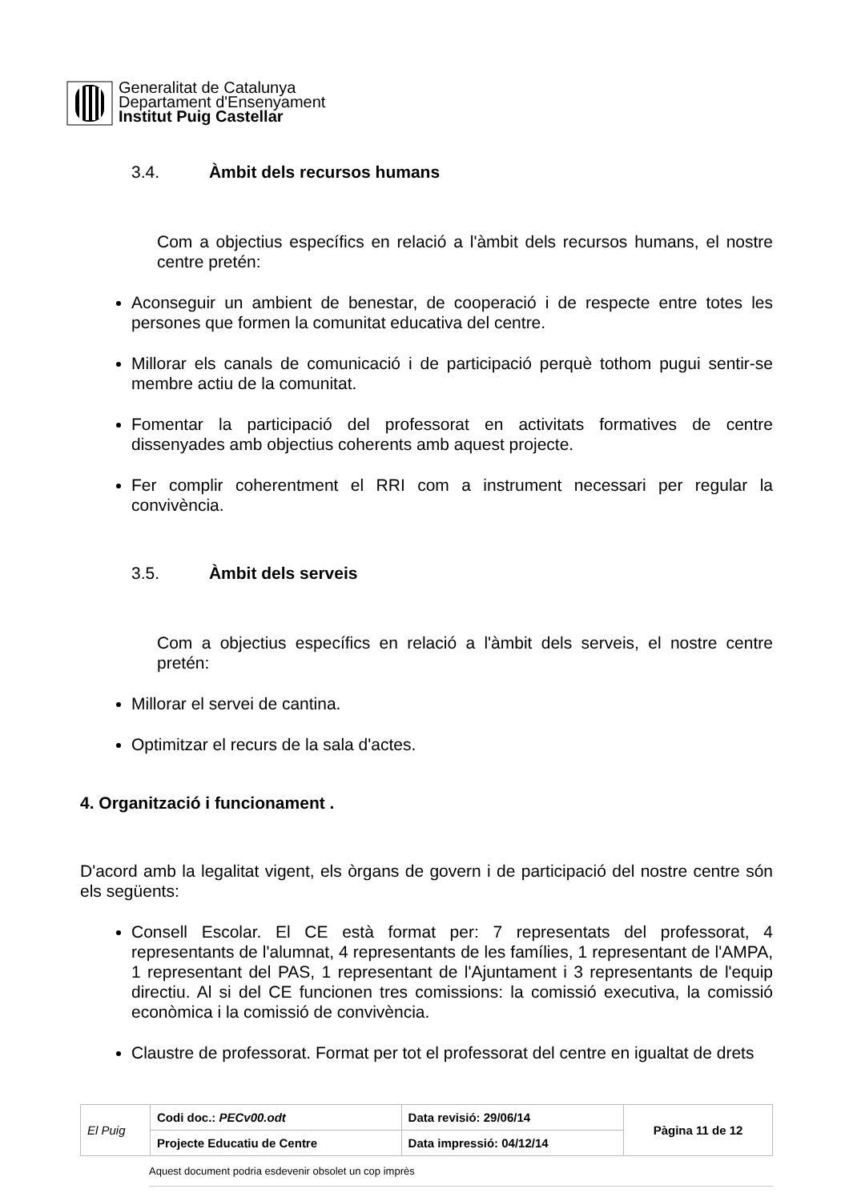Generalitat de Catalunya
Departament d'Ensenyament
Institut Puig Castellar
3.4. Àmbit dels recursos humans
Com a objectius específics en relació a l'àmbit dels recursos humans, el nostre centre pretén:
Aconseguir un ambient de benestar, de cooperació i de respecte entre totes les persones que formen la comunitat educativa del centre.
Millorar els canals de comunicació i de participació perquè tothom pugui sentir-se membre actiu de la comunitat.
Fomentar la participació del professorat en activitats formatives de centre dissenyades amb objectius coherents amb aquest projecte.
Fer complir coherentment el RRI com a instrument necessari per regular la convivència.
3.5. Àmbit dels serveis
Com a objectius específics en relació a l'àmbit dels serveis, el nostre centre pretén:
Millorar el servei de cantina.
Optimitzar el recurs de la sala d'actes.
4. Organització i funcionament .
D'acord amb la legalitat vigent, els òrgans de govern i de participació del nostre centre són els següents:
Consell Escolar. El CE està format per: 7 representats del professorat, 4 representants de l'alumnat, 4 representants de les famílies, 1 representant de l'AMPA, 1 representant del PAS, 1 representant de l'Ajuntament i 3 representants de l'equip directiu. Al si del CE funcionen tres comissions: la comissió executiva, la comissió econòmica i la comissió de convivència.
Claustre de professorat. Format per tot el professorat del centre en igualtat de drets
| El Puig | Codi doc.: PECv00.odt | Data revisió: 29/06/14 | Pàgina 11 de 12 |
| | Projecte Educatiu de Centre | Data impressió: 04/12/14 | |
Aquest document podria esdevenir obsolet un cop imprès